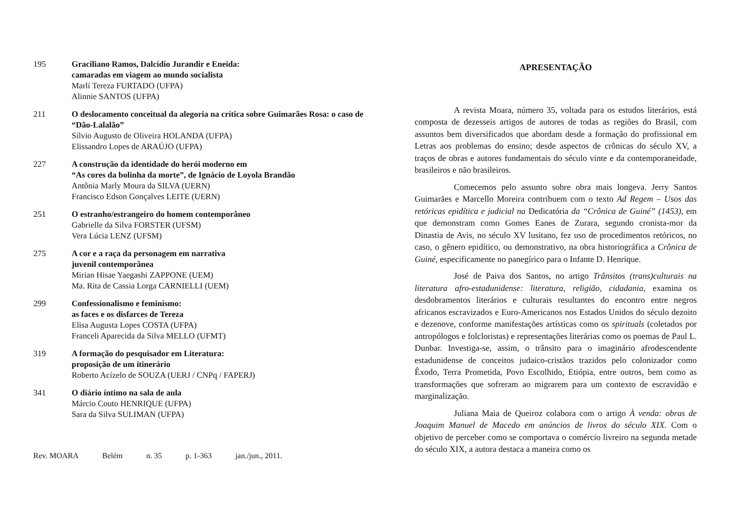195 Graciliano Ramos, Dalcídio Jurandir e Eneida:
camaradas em viagem ao mundo socialista
Marlí Tereza FURTADO (UFPA)
Alinnie SANTOS (UFPA)
211 O deslocamento conceitual da alegoria na crítica sobre Guimarães Rosa: o caso de “Dão-Lalalão”
Sílvio Augusto de Oliveira HOLANDA (UFPA)
Elissandro Lopes de ARAÚJO (UFPA)
227 A construção da identidade do herói moderno em
“As cores da bolinha da morte”, de Ignácio de Loyola Brandão
Antônia Marly Moura da SILVA (UERN)
Francisco Edson Gonçalves LEITE (UERN)
251 O estranho/estrangeiro do homem contemporâneo
Gabrielle da Silva FORSTER (UFSM)
Vera Lúcia LENZ (UFSM)
275 A cor e a raça da personagem em narrativa
juvenil contemporânea
Mirian Hisae Yaegashi ZAPPONE (UEM)
Ma. Rita de Cassia Lorga CARNIELLI (UEM)
299 Confessionalismo e feminismo:
as faces e os disfarces de Tereza
Elisa Augusta Lopes COSTA (UFPA)
Franceli Aparecida da Silva MELLO (UFMT)
319 A formação do pesquisador em Literatura:
proposição de um itinerário
Roberto Acízelo de SOUZA (UERJ / CNPq / FAPERJ)
341 O diário íntimo na sala de aula
Márcio Couto HENRIQUE (UFPA)
Sara da Silva SULIMAN (UFPA)
Rev. MOARA Belém n. 35 p. 1-363 jan./jun., 2011.
APRESENTAÇÃO
A revista Moara, número 35, voltada para os estudos literários, está composta de dezesseis artigos de autores de todas as regiões do Brasil, com assuntos bem diversificados que abordam desde a formação do profissional em Letras aos problemas do ensino; desde aspectos de crônicas do século XV, a traços de obras e autores fundamentais do século vinte e da contemporaneidade, brasileiros e não brasileiros.
Comecemos pelo assunto sobre obra mais longeva. Jerry Santos Guimarães e Marcello Moreira contribuem com o texto Ad Regem – Usos das retóricas epidítica e judicial na Dedicatória da “Crônica de Guiné” (1453), em que demonstram como Gomes Eanes de Zurara, segundo cronista-mor da Dinastia de Avis, no século XV lusitano, fez uso de procedimentos retóricos, no caso, o gênero epidítico, ou demonstrativo, na obra historiográfica a Crônica de Guiné, especificamente no panegírico para o Infante D. Henrique.
José de Paiva dos Santos, no artigo Trânsitos (trans)culturais na literatura afro-estadunidense: literatura, religião, cidadania, examina os desdobramentos literários e culturais resultantes do encontro entre negros africanos escravizados e Euro-Americanos nos Estados Unidos do século dezoito e dezenove, conforme manifestações artísticas como os spirituals (coletados por antropólogos e folcloristas) e representações literárias como os poemas de Paul L. Dunbar. Investiga-se, assim, o trânsito para o imaginário afrodescendente estadunidense de conceitos judaico-cristãos trazidos pelo colonizador como Êxodo, Terra Prometida, Povo Escolhido, Etiópia, entre outros, bem como as transformações que sofreram ao migrarem para um contexto de escravidão e marginalização.
Juliana Maia de Queiroz colabora com o artigo À venda: obras de Joaquim Manuel de Macedo em anúncios de livros do século XIX. Com o objetivo de perceber como se comportava o comércio livreiro na segunda metade do século XIX, a autora destaca a maneira como os